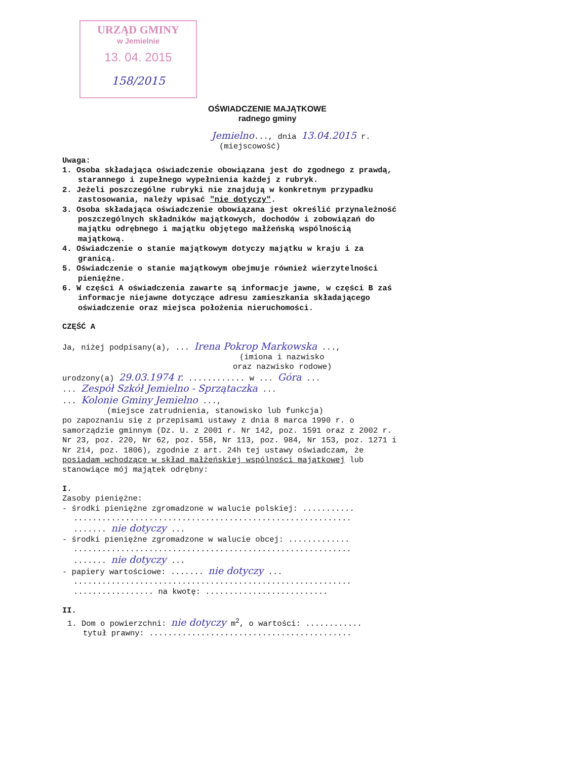URZĄD GMINY
w Jemielnie
13. 04. 2015
158/2015
OŚWIADCZENIE MAJĄTKOWE
radnego gminy
Jemielno..., dnia 13.04.2015 r.
(miejscowość)
Uwaga:
1. Osoba składająca oświadczenie obowiązana jest do zgodnego z prawdą, starannego i zupełnego wypełnienia każdej z rubryk.
2. Jeżeli poszczególne rubryki nie znajdują w konkretnym przypadku zastosowania, należy wpisać "nie dotyczy".
3. Osoba składająca oświadczenie obowiązana jest określić przynależność poszczególnych składników majątkowych, dochodów i zobowiązań do majątku odrębnego i majątku objętego małżeńską wspólnością majątkową.
4. Oświadczenie o stanie majątkowym dotyczy majątku w kraju i za granicą.
5. Oświadczenie o stanie majątkowym obejmuje również wierzytelności pieniężne.
6. W części A oświadczenia zawarte są informacje jawne, w części B zaś informacje niejawne dotyczące adresu zamieszkania składającego oświadczenie oraz miejsca położenia nieruchomości.
CZĘŚĆ A
Ja, niżej podpisany(a), ... Irena Pokrop Markowska ...,
(imiona i nazwisko
oraz nazwisko rodowe)
urodzony(a) 29.03.1974 r. ............ w ... Góra ...
... Zespół Szkół Jemielno - Sprzątaczka ...
... Kolonie Gminy Jemielno ...,
(miejsce zatrudnienia, stanowisko lub funkcja)
po zapoznaniu się z przepisami ustawy z dnia 8 marca 1990 r. o samorządzie gminnym (Dz. U. z 2001 r. Nr 142, poz. 1591 oraz z 2002 r. Nr 23, poz. 220, Nr 62, poz. 558, Nr 113, poz. 984, Nr 153, poz. 1271 i Nr 214, poz. 1806), zgodnie z art. 24h tej ustawy oświadczam, że posiadam wchodzące w skład małżeńskiej wspólności majątkowej lub stanowiące mój majątek odrębny:
I.
Zasoby pieniężne:
- środki pieniężne zgromadzone w walucie polskiej: ...........
...........................................................
....... nie dotyczy ...
- środki pieniężne zgromadzone w walucie obcej: .............
...........................................................
....... nie dotyczy ...
- papiery wartościowe: ....... nie dotyczy ...
...........................................................
................. na kwotę: ..........................
II.
1. Dom o powierzchni: nie dotyczy m<sup>2</sup>, o wartości: ............
tytuł prawny: ...........................................